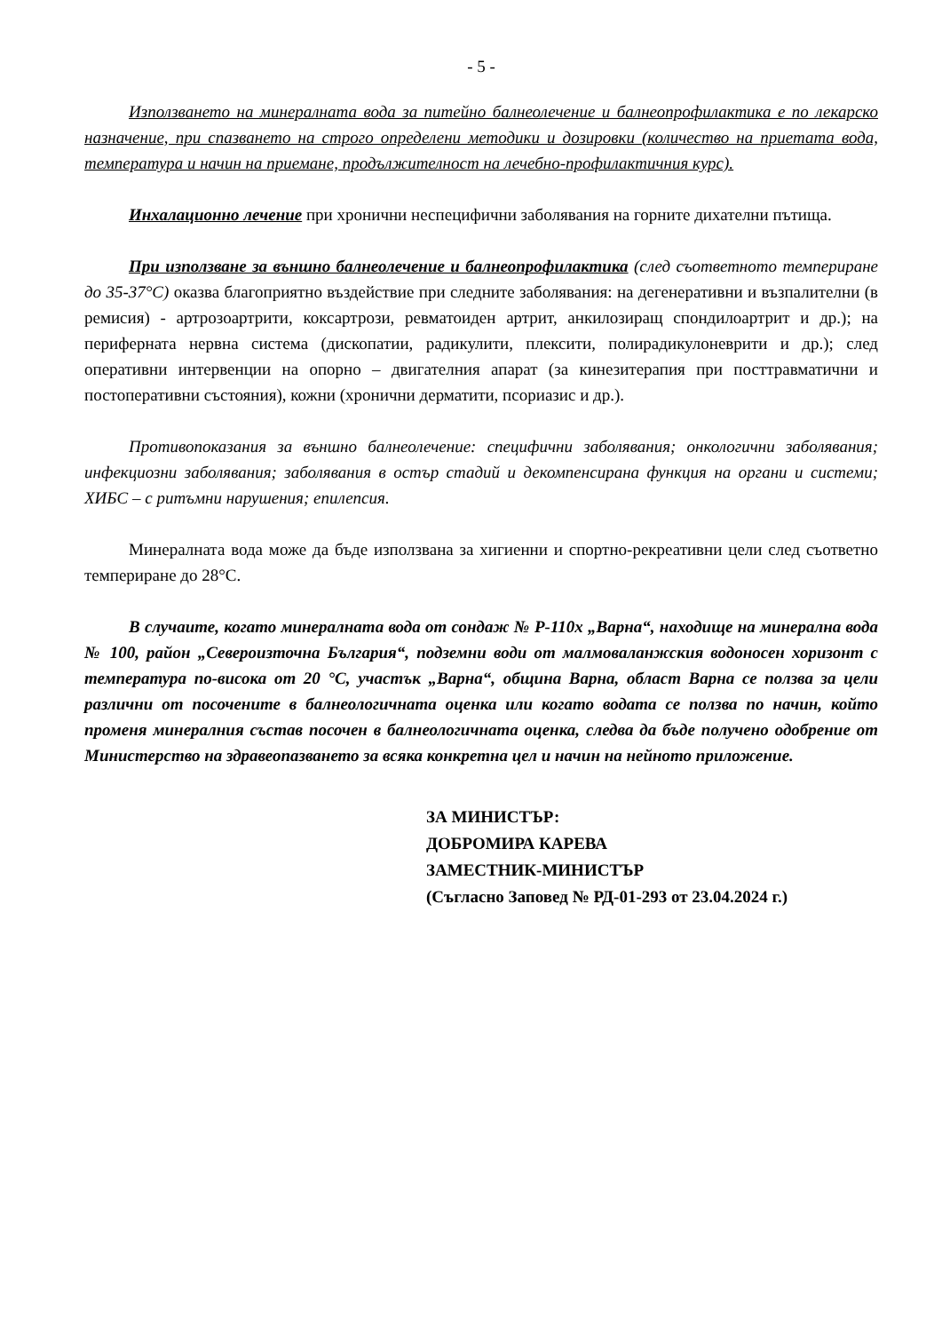- 5 -
Използването на минералната вода за питейно балнеолечение и балнеопрофилактика е по лекарско назначение, при спазването на строго определени методики и дозировки (количество на приетата вода, температура и начин на приемане, продължителност на лечебно-профилактичния курс).
Инхалационно лечение при хронични неспецифични заболявания на горните дихателни пътища.
При използване за външно балнеолечение и балнеопрофилактика (след съответното темпериране до 35-37°С) оказва благоприятно въздействие при следните заболявания: на дегенеративни и възпалителни (в ремисия) - артрозоартрити, коксартрози, ревматоиден артрит, анкилозиращ спондилоартрит и др.); на периферната нервна система (дископатии, радикулити, плексити, полирадикулоневрити и др.); след оперативни интервенции на опорно – двигателния апарат (за кинезитерапия при посттравматични и постоперативни състояния), кожни (хронични дерматити, псориазис и др.).
Противопоказания за външно балнеолечение: специфични заболявания; онкологични заболявания; инфекциозни заболявания; заболявания в остър стадий и декомпенсирана функция на органи и системи; ХИБС – с ритъмни нарушения; епилепсия.
Минералната вода може да бъде използвана за хигиенни и спортно-рекреативни цели след съответно темпериране до 28°С.
В случаите, когато минералната вода от сондаж № Р-110х „Варна“, находище на минерална вода № 100, район „Североизточна България“, подземни води от малмоваланжския водоносен хоризонт с температура по-висока от 20 °С, участък „Варна“, община Варна, област Варна се ползва за цели различни от посочените в балнеологичната оценка или когато водата се ползва по начин, който променя минералния състав посочен в балнеологичната оценка, следва да бъде получено одобрение от Министерство на здравеопазването за всяка конкретна цел и начин на нейното приложение.
ЗА МИНИСТЪР:
ДОБРОМИРА КАРЕВА
ЗАМЕСТНИК-МИНИСТЪР
(Съгласно Заповед № РД-01-293 от 23.04.2024 г.)